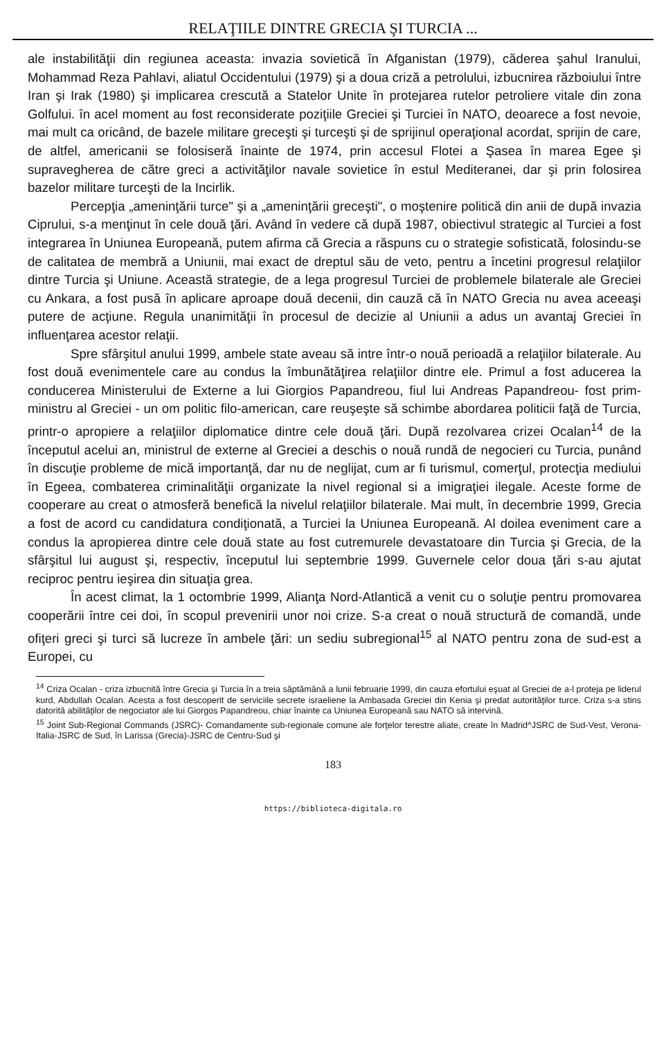RELAŢIILE DINTRE GRECIA ŞI TURCIA ...
ale instabilităţii din regiunea aceasta: invazia sovietică în Afganistan (1979), căderea şahul Iranului, Mohammad Reza Pahlavi, aliatul Occidentului (1979) şi a doua criză a petrolului, izbucnirea războiului între Iran şi Irak (1980) şi implicarea crescută a Statelor Unite în protejarea rutelor petroliere vitale din zona Golfului. în acel moment au fost reconsiderate poziţiile Greciei şi Turciei în NATO, deoarece a fost nevoie, mai mult ca oricând, de bazele militare greceşti şi turceşti şi de sprijinul operaţional acordat, sprijin de care, de altfel, americanii se folosiseră înainte de 1974, prin accesul Flotei a Şasea în marea Egee şi supravegherea de către greci a activităţilor navale sovietice în estul Mediteranei, dar şi prin folosirea bazelor militare turceşti de la Incirlik.
Percepţia „ameninţării turce" şi a „ameninţării greceşti", o moştenire politică din anii de după invazia Ciprului, s-a menţinut în cele două ţări. Având în vedere că după 1987, obiectivul strategic al Turciei a fost integrarea în Uniunea Europeană, putem afirma că Grecia a răspuns cu o strategie sofisticată, folosindu-se de calitatea de membră a Uniunii, mai exact de dreptul său de veto, pentru a încetini progresul relaţiilor dintre Turcia şi Uniune. Această strategie, de a lega progresul Turciei de problemele bilaterale ale Greciei cu Ankara, a fost pusă în aplicare aproape două decenii, din cauză că în NATO Grecia nu avea aceeaşi putere de acţiune. Regula unanimităţii în procesul de decizie al Uniunii a adus un avantaj Greciei în influenţarea acestor relaţii.
Spre sfârşitul anului 1999, ambele state aveau să intre într-o nouă perioadă a relaţiilor bilaterale. Au fost două evenimentele care au condus la îmbunătăţirea relaţiilor dintre ele. Primul a fost aducerea la conducerea Ministerului de Externe a lui Giorgios Papandreou, fiul lui Andreas Papandreou- fost prim-ministru al Greciei - un om politic filo-american, care reuşeşte să schimbe abordarea politicii faţă de Turcia, printr-o apropiere a relaţiilor diplomatice dintre cele două ţări. După rezolvarea crizei Ocalan<sup>14</sup> de la începutul acelui an, ministrul de externe al Greciei a deschis o nouă rundă de negocieri cu Turcia, punând în discuţie probleme de mică importanţă, dar nu de neglijat, cum ar fi turismul, comerţul, protecţia mediului în Egeea, combaterea criminalităţii organizate la nivel regional si a imigraţiei ilegale. Aceste forme de cooperare au creat o atmosferă benefică la nivelul relaţiilor bilaterale. Mai mult, în decembrie 1999, Grecia a fost de acord cu candidatura condiţionată, a Turciei la Uniunea Europeană. Al doilea eveniment care a condus la apropierea dintre cele două state au fost cutremurele devastatoare din Turcia şi Grecia, de la sfârşitul lui august şi, respectiv, începutul lui septembrie 1999. Guvernele celor doua ţări s-au ajutat reciproc pentru ieşirea din situaţia grea.
În acest climat, la 1 octombrie 1999, Alianţa Nord-Atlantică a venit cu o soluţie pentru promovarea cooperării între cei doi, în scopul prevenirii unor noi crize. S-a creat o nouă structură de comandă, unde ofiţeri greci şi turci să lucreze în ambele ţări: un sediu subregional<sup>15</sup> al NATO pentru zona de sud-est a Europei, cu
<sup>14</sup> Criza Ocalan - criza izbucnită între Grecia şi Turcia în a treia săptămână a lunii februarie 1999, din cauza efortului eşuat al Greciei de a-l proteja pe liderul kurd, Abdullah Ocalan. Acesta a fost descoperit de serviciile secrete israeliene la Ambasada Greciei din Kenia şi predat autorităţilor turce. Criza s-a stins datorită abilităţilor de negociator ale lui Giorgos Papandreou, chiar înainte ca Uniunea Europeană sau NATO să intervină.
<sup>15</sup> Joint Sub-Regional Commands (JSRC)- Comandamente sub-regionale comune ale forţelor terestre aliate, create în Madrid^JSRC de Sud-Vest, Verona-Italia-JSRC de Sud, în Larissa (Grecia)-JSRC de Centru-Sud şi
183
https://biblioteca-digitala.ro